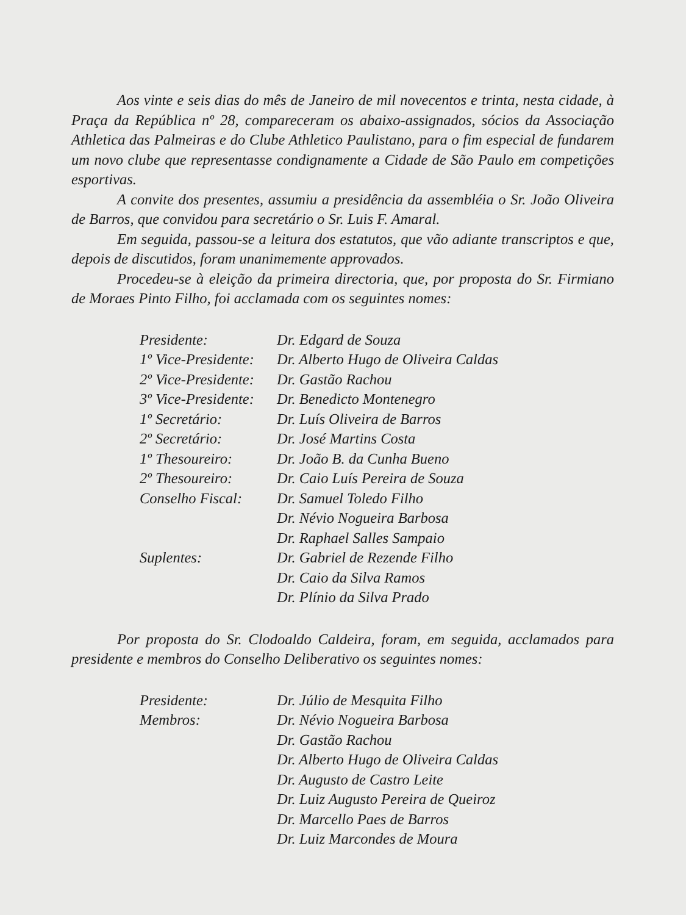Aos vinte e seis dias do mês de Janeiro de mil novecentos e trinta, nesta cidade, à Praça da República nº 28, compareceram os abaixo-assignados, sócios da Associação Athletica das Palmeiras e do Clube Athletico Paulistano, para o fim especial de fundarem um novo clube que representasse condignamente a Cidade de São Paulo em competições esportivas.
A convite dos presentes, assumiu a presidência da assembléia o Sr. João Oliveira de Barros, que convidou para secretário o Sr. Luis F. Amaral.
Em seguida, passou-se a leitura dos estatutos, que vão adiante transcriptos e que, depois de discutidos, foram unanimemente approvados.
Procedeu-se à eleição da primeira directoria, que, por proposta do Sr. Firmiano de Moraes Pinto Filho, foi acclamada com os seguintes nomes:
| Presidente: | Dr. Edgard de Souza |
| 1º Vice-Presidente: | Dr. Alberto Hugo de Oliveira Caldas |
| 2º Vice-Presidente: | Dr. Gastão Rachou |
| 3º Vice-Presidente: | Dr. Benedicto Montenegro |
| 1º Secretário: | Dr. Luís Oliveira de Barros |
| 2º Secretário: | Dr. José Martins Costa |
| 1º Thesoureiro: | Dr. João B. da Cunha Bueno |
| 2º Thesoureiro: | Dr. Caio Luís Pereira de Souza |
| Conselho Fiscal: | Dr. Samuel Toledo Filho |
| | Dr. Névio Nogueira Barbosa |
| | Dr. Raphael Salles Sampaio |
| Suplentes: | Dr. Gabriel de Rezende Filho |
| | Dr. Caio da Silva Ramos |
| | Dr. Plínio da Silva Prado |
Por proposta do Sr. Clodoaldo Caldeira, foram, em seguida, acclamados para presidente e membros do Conselho Deliberativo os seguintes nomes:
| Presidente: | Dr. Júlio de Mesquita Filho |
| Membros: | Dr. Névio Nogueira Barbosa |
| | Dr. Gastão Rachou |
| | Dr. Alberto Hugo de Oliveira Caldas |
| | Dr. Augusto de Castro Leite |
| | Dr. Luiz Augusto Pereira de Queiroz |
| | Dr. Marcello Paes de Barros |
| | Dr. Luiz Marcondes de Moura |